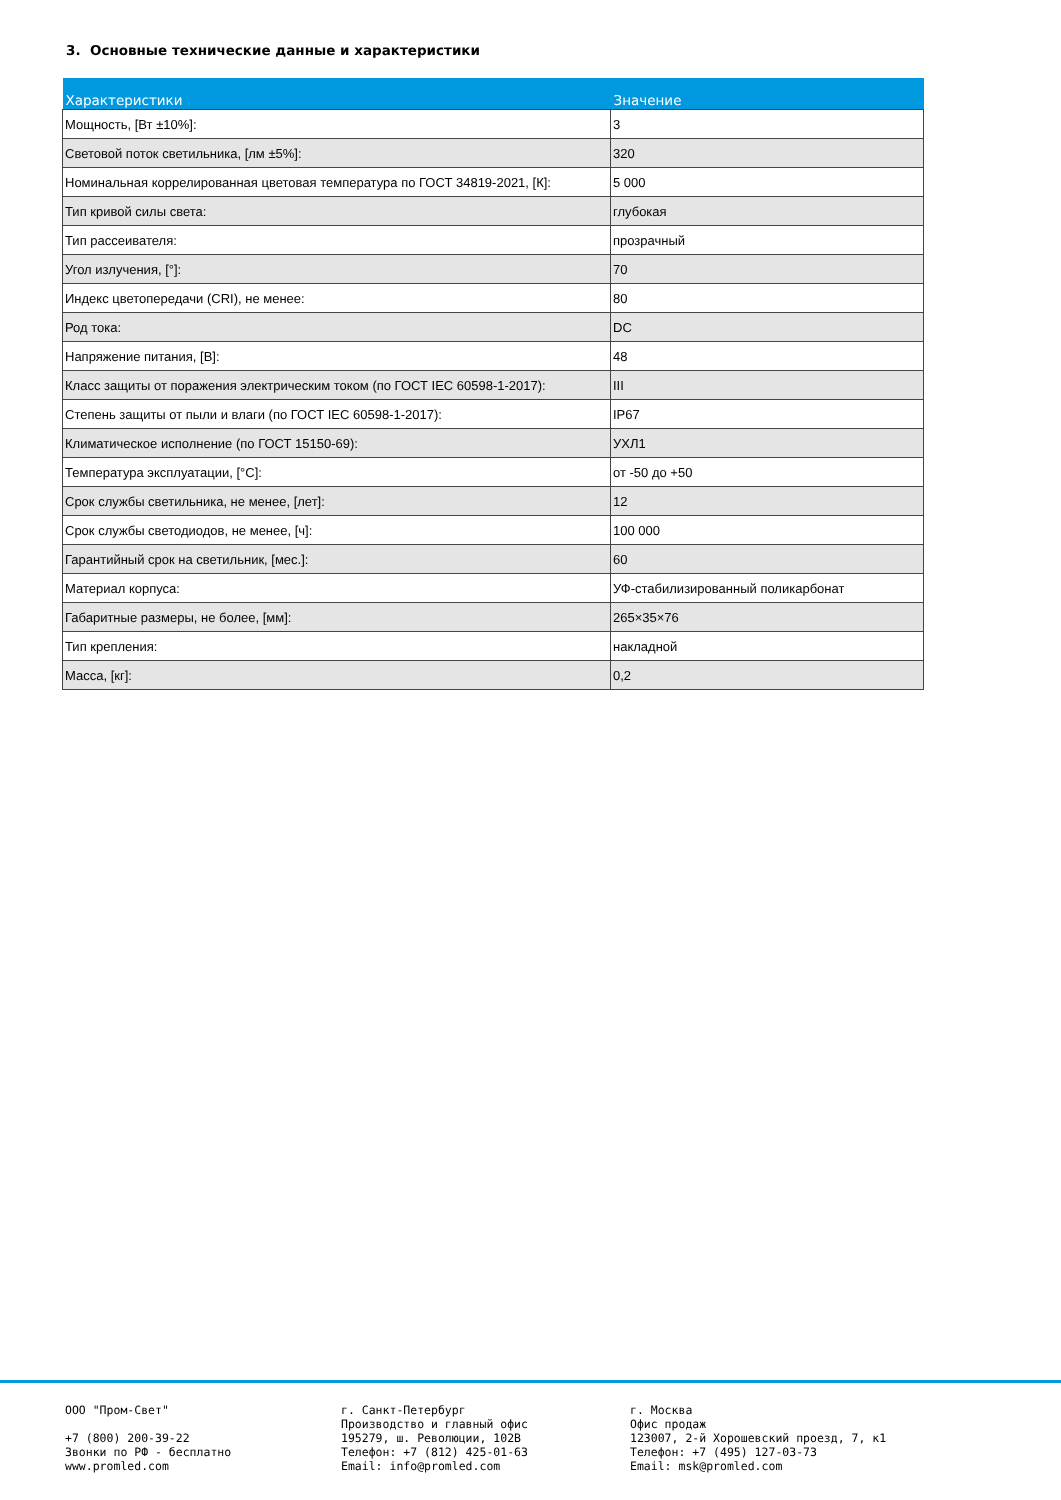3. Основные технические данные и характеристики
| Характеристики | Значение |
| --- | --- |
| Мощность, [Вт ±10%]: | 3 |
| Световой поток светильника, [лм ±5%]: | 320 |
| Номинальная коррелированная цветовая температура по ГОСТ 34819-2021, [К]: | 5 000 |
| Тип кривой силы света: | глубокая |
| Тип рассеивателя: | прозрачный |
| Угол излучения, [°]: | 70 |
| Индекс цветопередачи (CRI), не менее: | 80 |
| Род тока: | DC |
| Напряжение питания, [В]: | 48 |
| Класс защиты от поражения электрическим током (по ГОСТ IEC 60598-1-2017): | III |
| Степень защиты от пыли и влаги (по ГОСТ IEC 60598-1-2017): | IP67 |
| Климатическое исполнение (по ГОСТ 15150-69): | УХЛ1 |
| Температура эксплуатации, [°С]: | от -50 до +50 |
| Срок службы светильника, не менее, [лет]: | 12 |
| Срок службы светодиодов, не менее, [ч]: | 100 000 |
| Гарантийный срок на светильник, [мес.]: | 60 |
| Материал корпуса: | УФ-стабилизированный поликарбонат |
| Габаритные размеры, не более, [мм]: | 265×35×76 |
| Тип крепления: | накладной |
| Масса, [кг]: | 0,2 |
ООО "Пром-Свет" +7 (800) 200-39-22 Звонки по РФ - бесплатно www.promled.com
г. Санкт-Петербург Производство и главный офис 195279, ш. Революции, 102В Телефон: +7 (812) 425-01-63 Email: info@promled.com
г. Москва Офис продаж 123007, 2-й Хорошевский проезд, 7, к1 Телефон: +7 (495) 127-03-73 Email: msk@promled.com